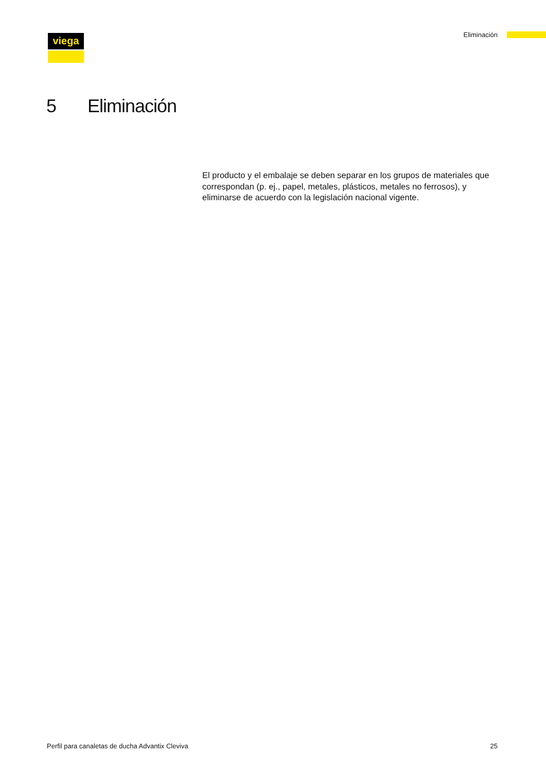viega Eliminación
5 Eliminación
El producto y el embalaje se deben separar en los grupos de materiales que correspondan (p. ej., papel, metales, plásticos, metales no ferrosos), y eliminarse de acuerdo con la legislación nacional vigente.
Perfil para canaletas de ducha Advantix Cleviva 25